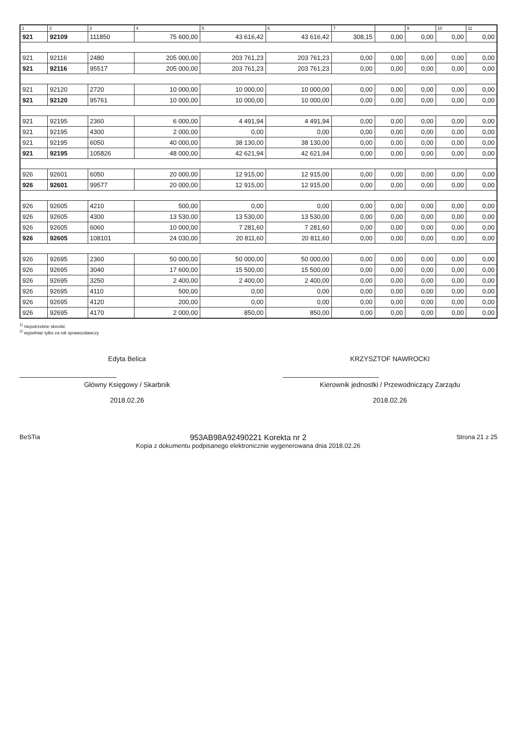| 1 | 2 | 3 | 4 | 5 | 6 | 7 | | 9 | 10 | 11 |
| --- | --- | --- | --- | --- | --- | --- | --- | --- | --- | --- |
| 921 | 92109 | 111850 | 75 600,00 | 43 616,42 | 43 616,42 | 308,15 | 0,00 | 0,00 | 0,00 | 0,00 |
| 921 | 92116 | 2480 | 205 000,00 | 203 761,23 | 203 761,23 | 0,00 | 0,00 | 0,00 | 0,00 | 0,00 |
| 921 | 92116 | 95517 | 205 000,00 | 203 761,23 | 203 761,23 | 0,00 | 0,00 | 0,00 | 0,00 | 0,00 |
| 921 | 92120 | 2720 | 10 000,00 | 10 000,00 | 10 000,00 | 0,00 | 0,00 | 0,00 | 0,00 | 0,00 |
| 921 | 92120 | 95761 | 10 000,00 | 10 000,00 | 10 000,00 | 0,00 | 0,00 | 0,00 | 0,00 | 0,00 |
| 921 | 92195 | 2360 | 6 000,00 | 4 491,94 | 4 491,94 | 0,00 | 0,00 | 0,00 | 0,00 | 0,00 |
| 921 | 92195 | 4300 | 2 000,00 | 0,00 | 0,00 | 0,00 | 0,00 | 0,00 | 0,00 | 0,00 |
| 921 | 92195 | 6050 | 40 000,00 | 38 130,00 | 38 130,00 | 0,00 | 0,00 | 0,00 | 0,00 | 0,00 |
| 921 | 92195 | 105826 | 48 000,00 | 42 621,94 | 42 621,94 | 0,00 | 0,00 | 0,00 | 0,00 | 0,00 |
| 926 | 92601 | 6050 | 20 000,00 | 12 915,00 | 12 915,00 | 0,00 | 0,00 | 0,00 | 0,00 | 0,00 |
| 926 | 92601 | 99577 | 20 000,00 | 12 915,00 | 12 915,00 | 0,00 | 0,00 | 0,00 | 0,00 | 0,00 |
| 926 | 92605 | 4210 | 500,00 | 0,00 | 0,00 | 0,00 | 0,00 | 0,00 | 0,00 | 0,00 |
| 926 | 92605 | 4300 | 13 530,00 | 13 530,00 | 13 530,00 | 0,00 | 0,00 | 0,00 | 0,00 | 0,00 |
| 926 | 92605 | 6060 | 10 000,00 | 7 281,60 | 7 281,60 | 0,00 | 0,00 | 0,00 | 0,00 | 0,00 |
| 926 | 92605 | 108101 | 24 030,00 | 20 811,60 | 20 811,60 | 0,00 | 0,00 | 0,00 | 0,00 | 0,00 |
| 926 | 92695 | 2360 | 50 000,00 | 50 000,00 | 50 000,00 | 0,00 | 0,00 | 0,00 | 0,00 | 0,00 |
| 926 | 92695 | 3040 | 17 600,00 | 15 500,00 | 15 500,00 | 0,00 | 0,00 | 0,00 | 0,00 | 0,00 |
| 926 | 92695 | 3250 | 2 400,00 | 2 400,00 | 2 400,00 | 0,00 | 0,00 | 0,00 | 0,00 | 0,00 |
| 926 | 92695 | 4110 | 500,00 | 0,00 | 0,00 | 0,00 | 0,00 | 0,00 | 0,00 | 0,00 |
| 926 | 92695 | 4120 | 200,00 | 0,00 | 0,00 | 0,00 | 0,00 | 0,00 | 0,00 | 0,00 |
| 926 | 92695 | 4170 | 2 000,00 | 850,00 | 850,00 | 0,00 | 0,00 | 0,00 | 0,00 | 0,00 |
<sup>1)</sup> niepotrzebne skreślić
<sup>2)</sup> wypełniać tylko za rok sprawozdawczy
Edyta Belica
Główny Księgowy / Skarbnik
2018.02.26
KRZYSZTOF NAWROCKI
Kierownik jednostki / Przewodniczący Zarządu
2018.02.26
BeSTia
953AB98A92490221 Korekta nr 2
Kopia z dokumentu podpisanego elektronicznie wygenerowana dnia 2018.02.26
Strona 21 z 25